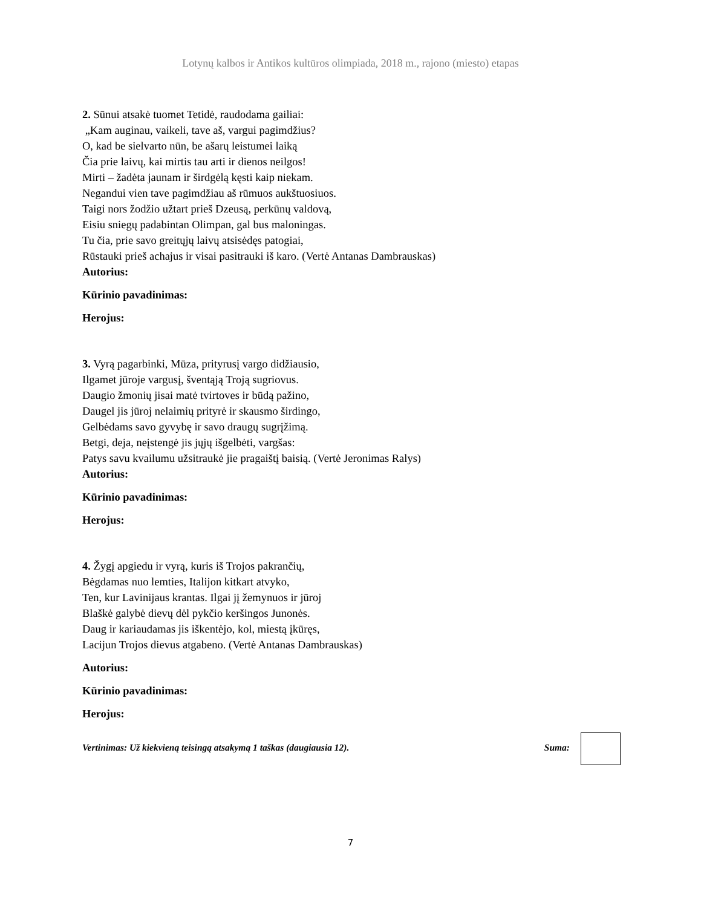Lotynų kalbos ir Antikos kultūros olimpiada, 2018 m., rajono (miesto) etapas
2. Sūnui atsakė tuomet Tetidė, raudodama gailiai:
„Kam auginau, vaikeli, tave aš, vargui pagimdžius?
O, kad be sielvarto nūn, be ašarų leistumei laiką
Čia prie laivų, kai mirtis tau arti ir dienos neilgos!
Mirti – žadėta jaunam ir širdgėlą kęsti kaip niekam.
Negandui vien tave pagimdžiau aš rūmuos aukštuosiuos.
Taigi nors žodžio užtart prieš Dzeusą, perkūnų valdovą,
Eisiu sniegų padabintan Olimpan, gal bus maloningas.
Tu čia, prie savo greitųjų laivų atsisėdęs patogiai,
Rūstauki prieš achajus ir visai pasitrauki iš karo. (Vertė Antanas Dambrauskas)
Autorius:
Kūrinio pavadinimas:
Herojus:
3. Vyrą pagarbinki, Mūza, prityrusį vargo didžiausio,
Ilgamet jūroje vargusį, šventąją Troją sugriovus.
Daugio žmonių jisai matė tvirtoves ir būdą pažino,
Daugel jis jūroj nelaimių prityrė ir skausmo širdingo,
Gelbėdams savo gyvybę ir savo draugų sugrįžimą.
Betgi, deja, neįstengė jis jųjų išgelbėti, vargšas:
Patys savu kvailumu užsitraukė jie pragaištį baisią. (Vertė Jeronimas Ralys)
Autorius:
Kūrinio pavadinimas:
Herojus:
4. Žygį apgiedu ir vyrą, kuris iš Trojos pakrančių,
Bėgdamas nuo lemties, Italijon kitkart atvyko,
Ten, kur Lavinijaus krantas. Ilgai jį žemynuos ir jūroj
Blaškė galybė dievų dėl pykčio keršingos Junonės.
Daug ir kariaudamas jis iškentėjo, kol, miestą įkūręs,
Lacijun Trojos dievus atgabeno. (Vertė Antanas Dambrauskas)
Autorius:
Kūrinio pavadinimas:
Herojus:
Vertinimas: Už kiekvieną teisingą atsakymą 1 taškas (daugiausia 12). Suma:
7